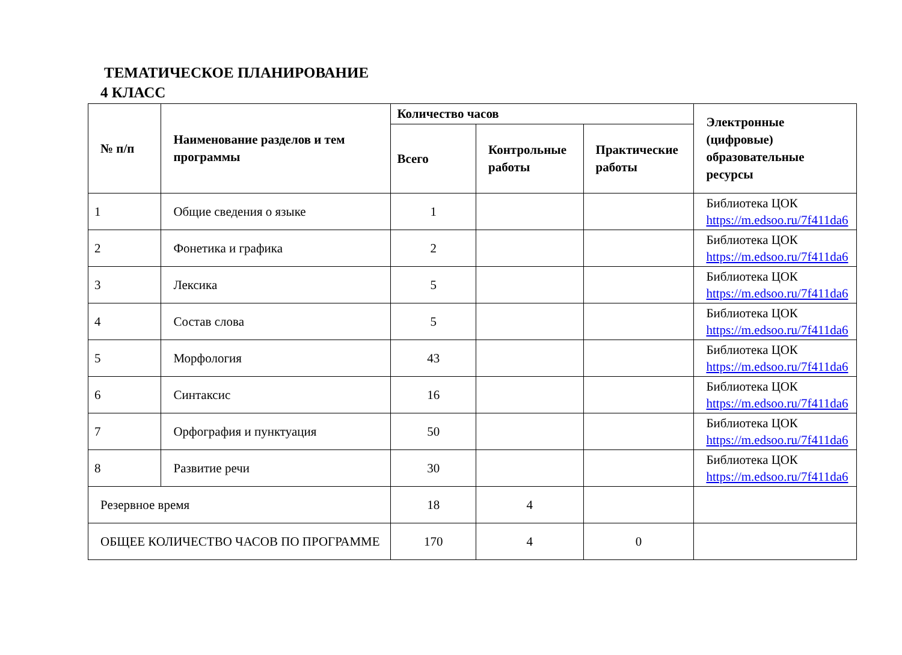ТЕМАТИЧЕСКОЕ ПЛАНИРОВАНИЕ
4 КЛАСС
| № п/п | Наименование разделов и тем программы | Количество часов | | | Электронные (цифровые) образовательные ресурсы |
| --- | --- | --- | --- | --- | --- |
| | | Всего | Контрольные работы | Практические работы | |
| 1 | Общие сведения о языке | 1 | | | Библиотека ЦОК https://m.edsoo.ru/7f411da6 |
| 2 | Фонетика и графика | 2 | | | Библиотека ЦОК https://m.edsoo.ru/7f411da6 |
| 3 | Лексика | 5 | | | Библиотека ЦОК https://m.edsoo.ru/7f411da6 |
| 4 | Состав слова | 5 | | | Библиотека ЦОК https://m.edsoo.ru/7f411da6 |
| 5 | Морфология | 43 | | | Библиотека ЦОК https://m.edsoo.ru/7f411da6 |
| 6 | Синтаксис | 16 | | | Библиотека ЦОК https://m.edsoo.ru/7f411da6 |
| 7 | Орфография и пунктуация | 50 | | | Библиотека ЦОК https://m.edsoo.ru/7f411da6 |
| 8 | Развитие речи | 30 | | | Библиотека ЦОК https://m.edsoo.ru/7f411da6 |
| Резервное время | | 18 | 4 | | |
| ОБЩЕЕ КОЛИЧЕСТВО ЧАСОВ ПО ПРОГРАММЕ | | 170 | 4 | 0 | |